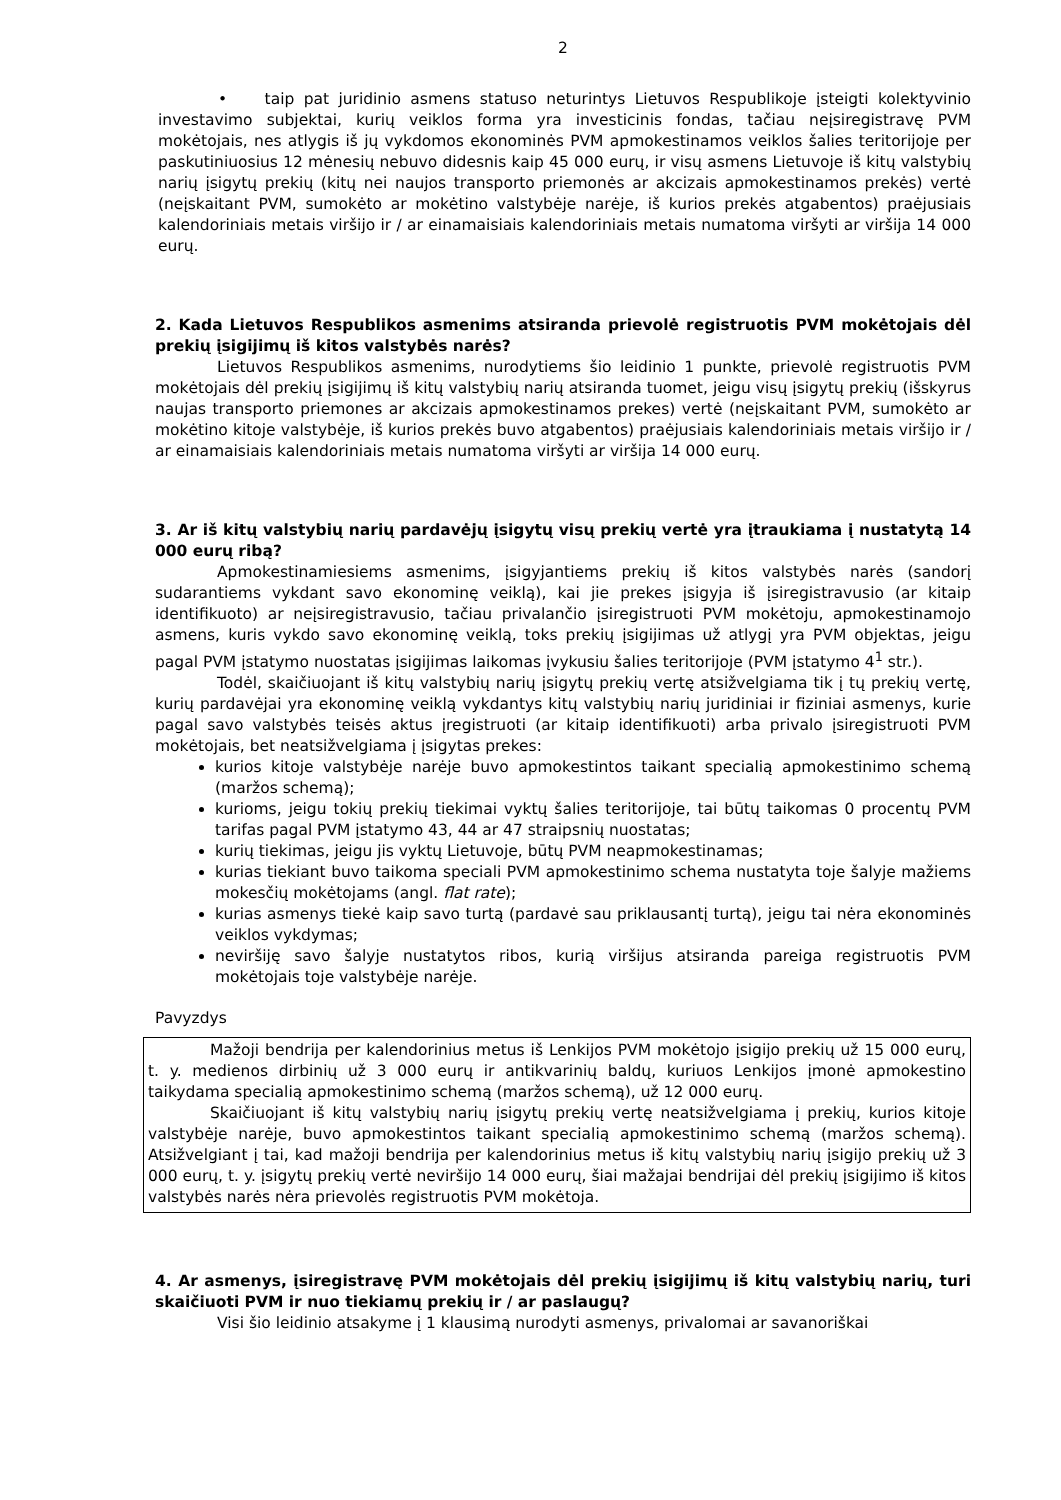2
• taip pat juridinio asmens statuso neturintys Lietuvos Respublikoje įsteigti kolektyvinio investavimo subjektai, kurių veiklos forma yra investicinis fondas, tačiau neįsiregistravę PVM mokėtojais, nes atlygis iš jų vykdomos ekonominės PVM apmokestinamos veiklos šalies teritorijoje per paskutiniuosius 12 mėnesių nebuvo didesnis kaip 45 000 eurų, ir visų asmens Lietuvoje iš kitų valstybių narių įsigytų prekių (kitų nei naujos transporto priemonės ar akcizais apmokestinamos prekės) vertė (neįskaitant PVM, sumokėto ar mokėtino valstybėje narėje, iš kurios prekės atgabentos) praėjusiais kalendoriniais metais viršijo ir / ar einamaisiais kalendoriniais metais numatoma viršyti ar viršija 14 000 eurų.
2. Kada Lietuvos Respublikos asmenims atsiranda prievolė registruotis PVM mokėtojais dėl prekių įsigijimų iš kitos valstybės narės?
Lietuvos Respublikos asmenims, nurodytiems šio leidinio 1 punkte, prievolė registruotis PVM mokėtojais dėl prekių įsigijimų iš kitų valstybių narių atsiranda tuomet, jeigu visų įsigytų prekių (išskyrus naujas transporto priemones ar akcizais apmokestinamos prekes) vertė (neįskaitant PVM, sumokėto ar mokėtino kitoje valstybėje, iš kurios prekės buvo atgabentos) praėjusiais kalendoriniais metais viršijo ir / ar einamaisiais kalendoriniais metais numatoma viršyti ar viršija 14 000 eurų.
3. Ar iš kitų valstybių narių pardavėjų įsigytų visų prekių vertė yra įtraukiama į nustatytą 14 000 eurų ribą?
Apmokestinamiesiems asmenims, įsigyjantiems prekių iš kitos valstybės narės (sandorį sudarantiems vykdant savo ekonominę veiklą), kai jie prekes įsigyja iš įsiregistravusio (ar kitaip identifikuoto) ar neįsiregistravusio, tačiau privalančio įsiregistruoti PVM mokėtoju, apmokestinamojo asmens, kuris vykdo savo ekonominę veiklą, toks prekių įsigijimas už atlygį yra PVM objektas, jeigu pagal PVM įstatymo nuostatas įsigijimas laikomas įvykusiu šalies teritorijoje (PVM įstatymo 4<sup>1</sup> str.).
Todėl, skaičiuojant iš kitų valstybių narių įsigytų prekių vertę atsižvelgiama tik į tų prekių vertę, kurių pardavėjai yra ekonominę veiklą vykdantys kitų valstybių narių juridiniai ir fiziniai asmenys, kurie pagal savo valstybės teisės aktus įregistruoti (ar kitaip identifikuoti) arba privalo įsiregistruoti PVM mokėtojais, bet neatsižvelgiama į įsigytas prekes:
kurios kitoje valstybėje narėje buvo apmokestintos taikant specialią apmokestinimo schemą (maržos schemą);
kurioms, jeigu tokių prekių tiekimai vyktų šalies teritorijoje, tai būtų taikomas 0 procentų PVM tarifas pagal PVM įstatymo 43, 44 ar 47 straipsnių nuostatas;
kurių tiekimas, jeigu jis vyktų Lietuvoje, būtų PVM neapmokestinamas;
kurias tiekiant buvo taikoma speciali PVM apmokestinimo schema nustatyta toje šalyje mažiems mokesčių mokėtojams (angl. flat rate);
kurias asmenys tiekė kaip savo turtą (pardavė sau priklausantį turtą), jeigu tai nėra ekonominės veiklos vykdymas;
neviršiję savo šalyje nustatytos ribos, kurią viršijus atsiranda pareiga registruotis PVM mokėtojais toje valstybėje narėje.
Pavyzdys
Mažoji bendrija per kalendorinius metus iš Lenkijos PVM mokėtojo įsigijo prekių už 15 000 eurų, t. y. medienos dirbinių už 3 000 eurų ir antikvarinių baldų, kuriuos Lenkijos įmonė apmokestino taikydama specialią apmokestinimo schemą (maržos schemą), už 12 000 eurų.
Skaičiuojant iš kitų valstybių narių įsigytų prekių vertę neatsižvelgiama į prekių, kurios kitoje valstybėje narėje, buvo apmokestintos taikant specialią apmokestinimo schemą (maržos schemą). Atsižvelgiant į tai, kad mažoji bendrija per kalendorinius metus iš kitų valstybių narių įsigijo prekių už 3 000 eurų, t. y. įsigytų prekių vertė neviršijo 14 000 eurų, šiai mažajai bendrijai dėl prekių įsigijimo iš kitos valstybės narės nėra prievolės registruotis PVM mokėtoja.
4. Ar asmenys, įsiregistravę PVM mokėtojais dėl prekių įsigijimų iš kitų valstybių narių, turi skaičiuoti PVM ir nuo tiekiamų prekių ir / ar paslaugų?
Visi šio leidinio atsakyme į 1 klausimą nurodyti asmenys, privalomai ar savanoriškai